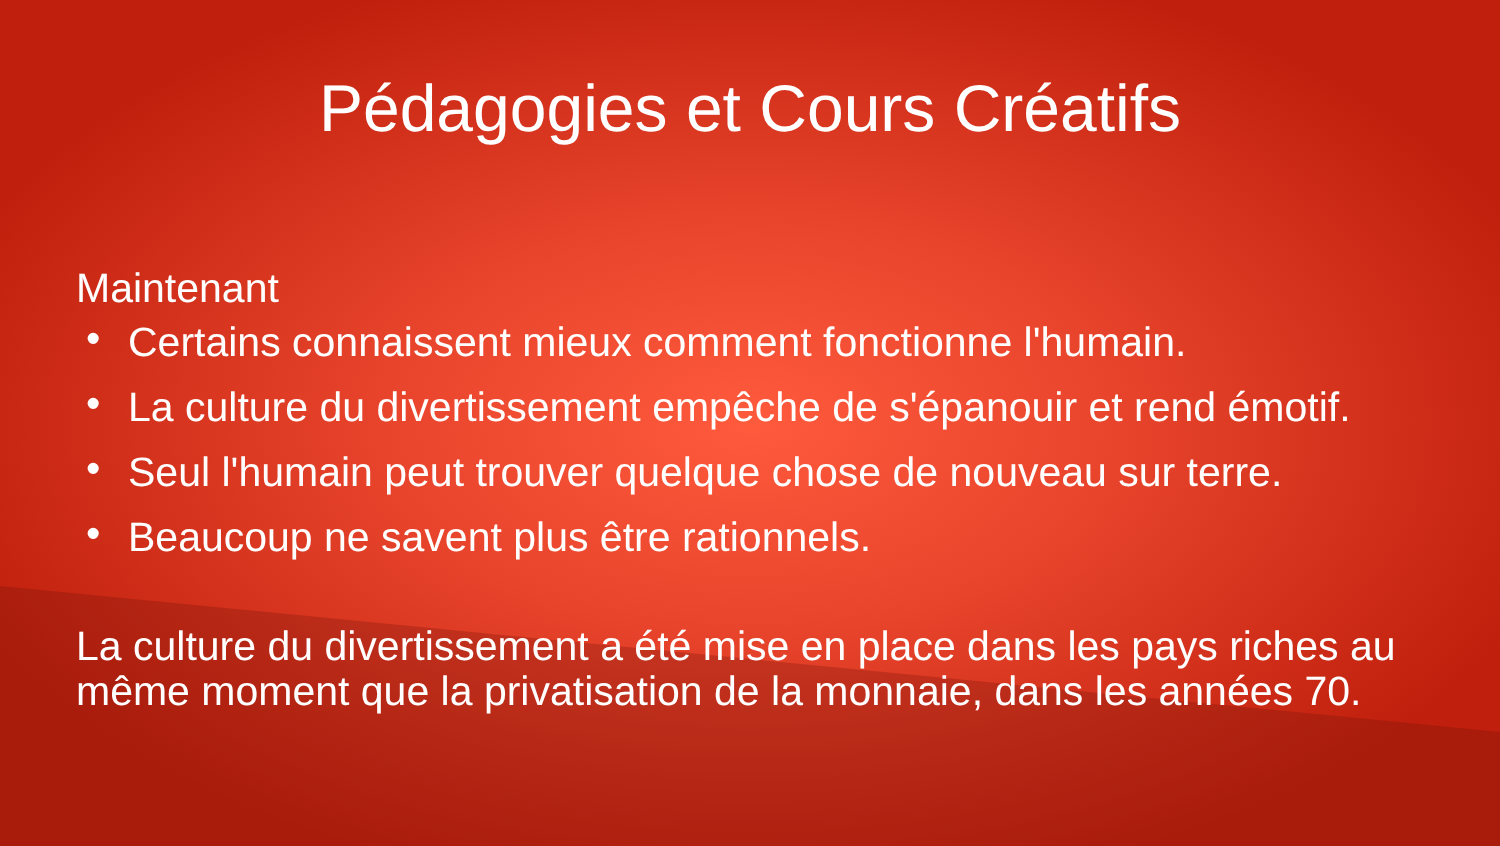Pédagogies et Cours Créatifs
Maintenant
• Certains connaissent mieux comment fonctionne l'humain.
• La culture du divertissement empêche de s'épanouir et rend émotif.
• Seul l'humain peut trouver quelque chose de nouveau sur terre.
• Beaucoup ne savent plus être rationnels.
La culture du divertissement a été mise en place dans les pays riches au même moment que la privatisation de la monnaie, dans les années 70.